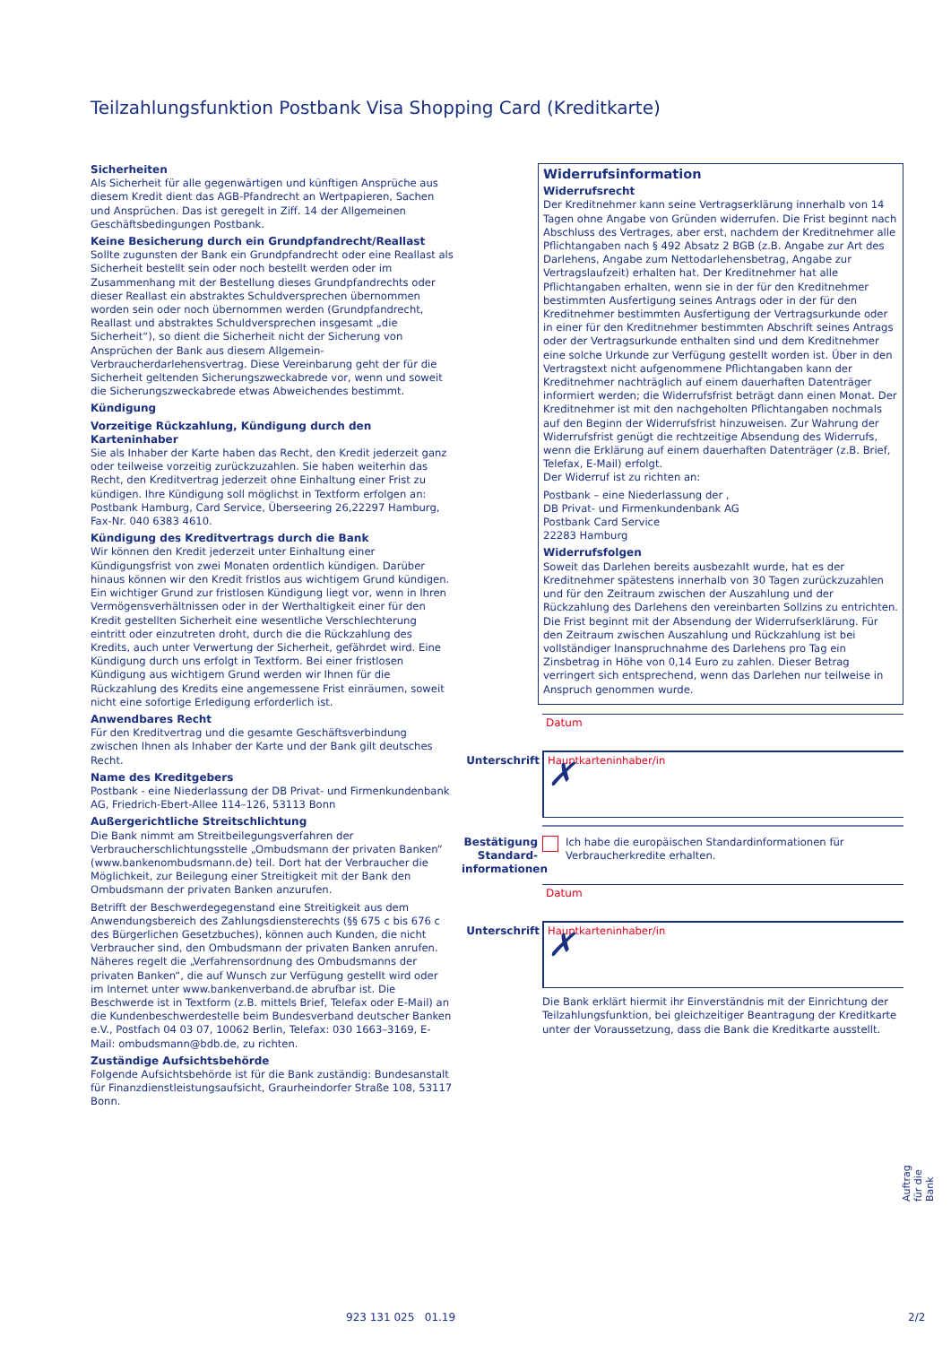Teilzahlungsfunktion Postbank Visa Shopping Card (Kreditkarte)
Sicherheiten
Als Sicherheit für alle gegenwärtigen und künftigen Ansprüche aus diesem Kredit dient das AGB-Pfandrecht an Wertpapieren, Sachen und Ansprüchen. Das ist geregelt in Ziff. 14 der Allgemeinen Geschäftsbedingungen Postbank.
Keine Besicherung durch ein Grundpfandrecht/Reallast
Sollte zugunsten der Bank ein Grundpfandrecht oder eine Reallast als Sicherheit bestellt sein oder noch bestellt werden oder im Zusammenhang mit der Bestellung dieses Grundpfandrechts oder dieser Reallast ein abstraktes Schuldversprechen übernommen worden sein oder noch übernommen werden (Grundpfandrecht, Reallast und abstraktes Schuldversprechen insgesamt „die Sicherheit“), so dient die Sicherheit nicht der Sicherung von Ansprüchen der Bank aus diesem Allgemein-Verbraucherdarlehensvertrag. Diese Vereinbarung geht der für die Sicherheit geltenden Sicherungszweckabrede vor, wenn und soweit die Sicherungszweckabrede etwas Abweichendes bestimmt.
Kündigung
Vorzeitige Rückzahlung, Kündigung durch den Karteninhaber
Sie als Inhaber der Karte haben das Recht, den Kredit jederzeit ganz oder teilweise vorzeitig zurückzuzahlen. Sie haben weiterhin das Recht, den Kreditvertrag jederzeit ohne Einhaltung einer Frist zu kündigen. Ihre Kündigung soll möglichst in Textform erfolgen an: Postbank Hamburg, Card Service, Überseering 26,22297 Hamburg, Fax-Nr. 040 6383 4610.
Kündigung des Kreditvertrags durch die Bank
Wir können den Kredit jederzeit unter Einhaltung einer Kündigungsfrist von zwei Monaten ordentlich kündigen. Darüber hinaus können wir den Kredit fristlos aus wichtigem Grund kündigen. Ein wichtiger Grund zur fristlosen Kündigung liegt vor, wenn in Ihren Vermögensverhältnissen oder in der Werthaltigkeit einer für den Kredit gestellten Sicherheit eine wesentliche Verschlechterung eintritt oder einzutreten droht, durch die die Rückzahlung des Kredits, auch unter Verwertung der Sicherheit, gefährdet wird. Eine Kündigung durch uns erfolgt in Textform. Bei einer fristlosen Kündigung aus wichtigem Grund werden wir Ihnen für die Rückzahlung des Kredits eine angemessene Frist einräumen, soweit nicht eine sofortige Erledigung erforderlich ist.
Anwendbares Recht
Für den Kreditvertrag und die gesamte Geschäftsverbindung zwischen Ihnen als Inhaber der Karte und der Bank gilt deutsches Recht.
Name des Kreditgebers
Postbank - eine Niederlassung der DB Privat- und Firmenkundenbank AG, Friedrich-Ebert-Allee 114–126, 53113 Bonn
Außergerichtliche Streitschlichtung
Die Bank nimmt am Streitbeilegungsverfahren der Verbraucherschlichtungsstelle „Ombudsmann der privaten Banken“ (www.bankenombudsmann.de) teil. Dort hat der Verbraucher die Möglichkeit, zur Beilegung einer Streitigkeit mit der Bank den Ombudsmann der privaten Banken anzurufen.
Betrifft der Beschwerdegegenstand eine Streitigkeit aus dem Anwendungsbereich des Zahlungsdiensterechts (§§ 675 c bis 676 c des Bürgerlichen Gesetzbuches), können auch Kunden, die nicht Verbraucher sind, den Ombudsmann der privaten Banken anrufen. Näheres regelt die „Verfahrensordnung des Ombudsmanns der privaten Banken“, die auf Wunsch zur Verfügung gestellt wird oder im Internet unter www.bankenverband.de abrufbar ist. Die Beschwerde ist in Textform (z.B. mittels Brief, Telefax oder E-Mail) an die Kundenbeschwerdestelle beim Bundesverband deutscher Banken e.V., Postfach 04 03 07, 10062 Berlin, Telefax: 030 1663–3169, E-Mail: ombudsmann@bdb.de, zu richten.
Zuständige Aufsichtsbehörde
Folgende Aufsichtsbehörde ist für die Bank zuständig: Bundesanstalt für Finanzdienstleistungsaufsicht, Graurheindorfer Straße 108, 53117 Bonn.
Widerrufsinformation
Widerrufsrecht
Der Kreditnehmer kann seine Vertragserklärung innerhalb von 14 Tagen ohne Angabe von Gründen widerrufen. Die Frist beginnt nach Abschluss des Vertrages, aber erst, nachdem der Kreditnehmer alle Pflichtangaben nach § 492 Absatz 2 BGB (z.B. Angabe zur Art des Darlehens, Angabe zum Nettodarlehensbetrag, Angabe zur Vertragslaufzeit) erhalten hat. Der Kreditnehmer hat alle Pflichtangaben erhalten, wenn sie in der für den Kreditnehmer bestimmten Ausfertigung seines Antrags oder in der für den Kreditnehmer bestimmten Ausfertigung der Vertragsurkunde oder in einer für den Kreditnehmer bestimmten Abschrift seines Antrags oder der Vertragsurkunde enthalten sind und dem Kreditnehmer eine solche Urkunde zur Verfügung gestellt worden ist. Über in den Vertragstext nicht aufgenommene Pflichtangaben kann der Kreditnehmer nachträglich auf einem dauerhaften Datenträger informiert werden; die Widerrufsfrist beträgt dann einen Monat. Der Kreditnehmer ist mit den nachgeholten Pflichtangaben nochmals auf den Beginn der Widerrufsfrist hinzuweisen. Zur Wahrung der Widerrufsfrist genügt die rechtzeitige Absendung des Widerrufs, wenn die Erklärung auf einem dauerhaften Datenträger (z.B. Brief, Telefax, E-Mail) erfolgt.
Der Widerruf ist zu richten an:
Postbank – eine Niederlassung der ,
DB Privat- und Firmenkundenbank AG
Postbank Card Service
22283 Hamburg
Widerrufsfolgen
Soweit das Darlehen bereits ausbezahlt wurde, hat es der Kreditnehmer spätestens innerhalb von 30 Tagen zurückzuzahlen und für den Zeitraum zwischen der Auszahlung und der Rückzahlung des Darlehens den vereinbarten Sollzins zu entrichten. Die Frist beginnt mit der Absendung der Widerrufserklärung. Für den Zeitraum zwischen Auszahlung und Rückzahlung ist bei vollständiger Inanspruchnahme des Darlehens pro Tag ein Zinsbetrag in Höhe von 0,14 Euro zu zahlen. Dieser Betrag verringert sich entsprechend, wenn das Darlehen nur teilweise in Anspruch genommen wurde.
Datum
Unterschrift Hauptkarteninhaber/in
✗
Bestätigung Standard-informationen Ich habe die europäischen Standardinformationen für Verbraucherkredite erhalten.
Datum
Unterschrift Hauptkarteninhaber/in
✗
Die Bank erklärt hiermit ihr Einverständnis mit der Einrichtung der Teilzahlungsfunktion, bei gleichzeitiger Beantragung der Kreditkarte unter der Voraussetzung, dass die Bank die Kreditkarte ausstellt.
Auftrag für die Bank
923 131 025 01.19 2/2